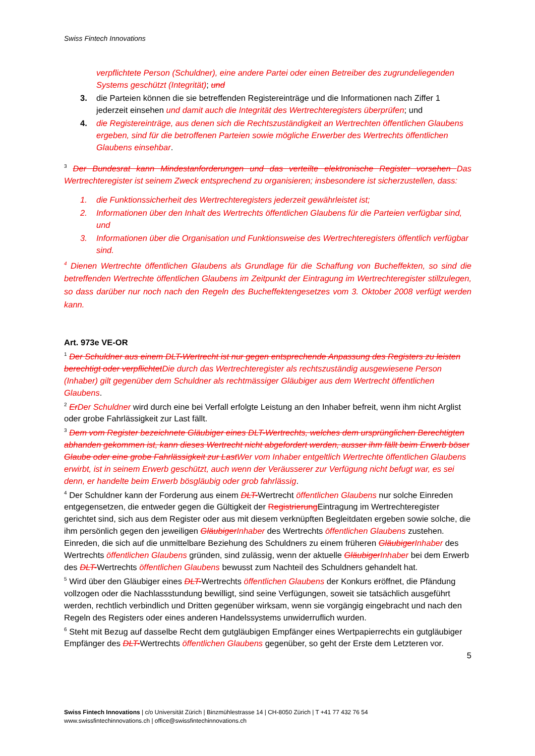Swiss Fintech Innovations
verpflichtete Person (Schuldner), eine andere Partei oder einen Betreiber des zugrundeliegenden Systems geschützt (Integrität); und
3. die Parteien können die sie betreffenden Registereinträge und die Informationen nach Ziffer 1 jederzeit einsehen und damit auch die Integrität des Wertrechteregisters überprüfen; und
4. die Registereinträge, aus denen sich die Rechtszuständigkeit an Wertrechten öffentlichen Glaubens ergeben, sind für die betroffenen Parteien sowie mögliche Erwerber des Wertrechts öffentlichen Glaubens einsehbar.
<sup>3</sup> Der Bundesrat kann Mindestanforderungen und das verteilte elektronische Register vorsehen Das Wertrechteregister ist seinem Zweck entsprechend zu organisieren; insbesondere ist sicherzustellen, dass:
1. die Funktionssicherheit des Wertrechteregisters jederzeit gewährleistet ist;
2. Informationen über den Inhalt des Wertrechts öffentlichen Glaubens für die Parteien verfügbar sind, und
3. Informationen über die Organisation und Funktionsweise des Wertrechteregisters öffentlich verfügbar sind.
<sup>4</sup> Dienen Wertrechte öffentlichen Glaubens als Grundlage für die Schaffung von Bucheffekten, so sind die betreffenden Wertrechte öffentlichen Glaubens im Zeitpunkt der Eintragung im Wertrechteregister stillzulegen, so dass darüber nur noch nach den Regeln des Bucheffektengesetzes vom 3. Oktober 2008 verfügt werden kann.
Art. 973e VE-OR
<sup>1</sup> Der Schuldner aus einem DLT-Wertrecht ist nur gegen entsprechende Anpassung des Registers zu leisten berechtigt oder verpflichtet Die durch das Wertrechteregister als rechtszuständig ausgewiesene Person (Inhaber) gilt gegenüber dem Schuldner als rechtmässiger Gläubiger aus dem Wertrecht öffentlichen Glaubens.
<sup>2</sup> Er Der Schuldner wird durch eine bei Verfall erfolgte Leistung an den Inhaber befreit, wenn ihm nicht Arglist oder grobe Fahrlässigkeit zur Last fällt.
<sup>3</sup> Dem vom Register bezeichnete Gläubiger eines DLT-Wertrechts, welches dem ursprünglichen Berechtigten abhanden gekommen ist, kann dieses Wertrecht nicht abgefordert werden, ausser ihm fällt beim Erwerb böser Glaube oder eine grobe Fahrlässigkeit zur Last Wer vom Inhaber entgeltlich Wertrechte öffentlichen Glaubens erwirbt, ist in seinem Erwerb geschützt, auch wenn der Veräusserer zur Verfügung nicht befugt war, es sei denn, er handelte beim Erwerb bösgläubig oder grob fahrlässig.
<sup>4</sup> Der Schuldner kann der Forderung aus einem DLT-Wertrecht öffentlichen Glaubens nur solche Einreden entgegensetzen, die entweder gegen die Gültigkeit der Registrierung Eintragung im Wertrechteregister gerichtet sind, sich aus dem Register oder aus mit diesem verknüpften Begleitdaten ergeben sowie solche, die ihm persönlich gegen den jeweiligen Gläubiger Inhaber des Wertrechts öffentlichen Glaubens zustehen. Einreden, die sich auf die unmittelbare Beziehung des Schuldners zu einem früheren Gläubiger Inhaber des Wertrechts öffentlichen Glaubens gründen, sind zulässig, wenn der aktuelle Gläubiger Inhaber bei dem Erwerb des DLT-Wertrechts öffentlichen Glaubens bewusst zum Nachteil des Schuldners gehandelt hat.
<sup>5</sup> Wird über den Gläubiger eines DLT-Wertrechts öffentlichen Glaubens der Konkurs eröffnet, die Pfändung vollzogen oder die Nachlassstundung bewilligt, sind seine Verfügungen, soweit sie tatsächlich ausgeführt werden, rechtlich verbindlich und Dritten gegenüber wirksam, wenn sie vorgängig eingebracht und nach den Regeln des Registers oder eines anderen Handelssystems unwiderruflich wurden.
<sup>6</sup> Steht mit Bezug auf dasselbe Recht dem gutgläubigen Empfänger eines Wertpapierrechts ein gutgläubiger Empfänger des DLT-Wertrechts öffentlichen Glaubens gegenüber, so geht der Erste dem Letzteren vor.
5
Swiss Fintech Innovations | c/o Universität Zürich | Binzmühlestrasse 14 | CH-8050 Zürich | T +41 77 432 76 54
www.swissfintechinnovations.ch | office@swissfintechinnovations.ch